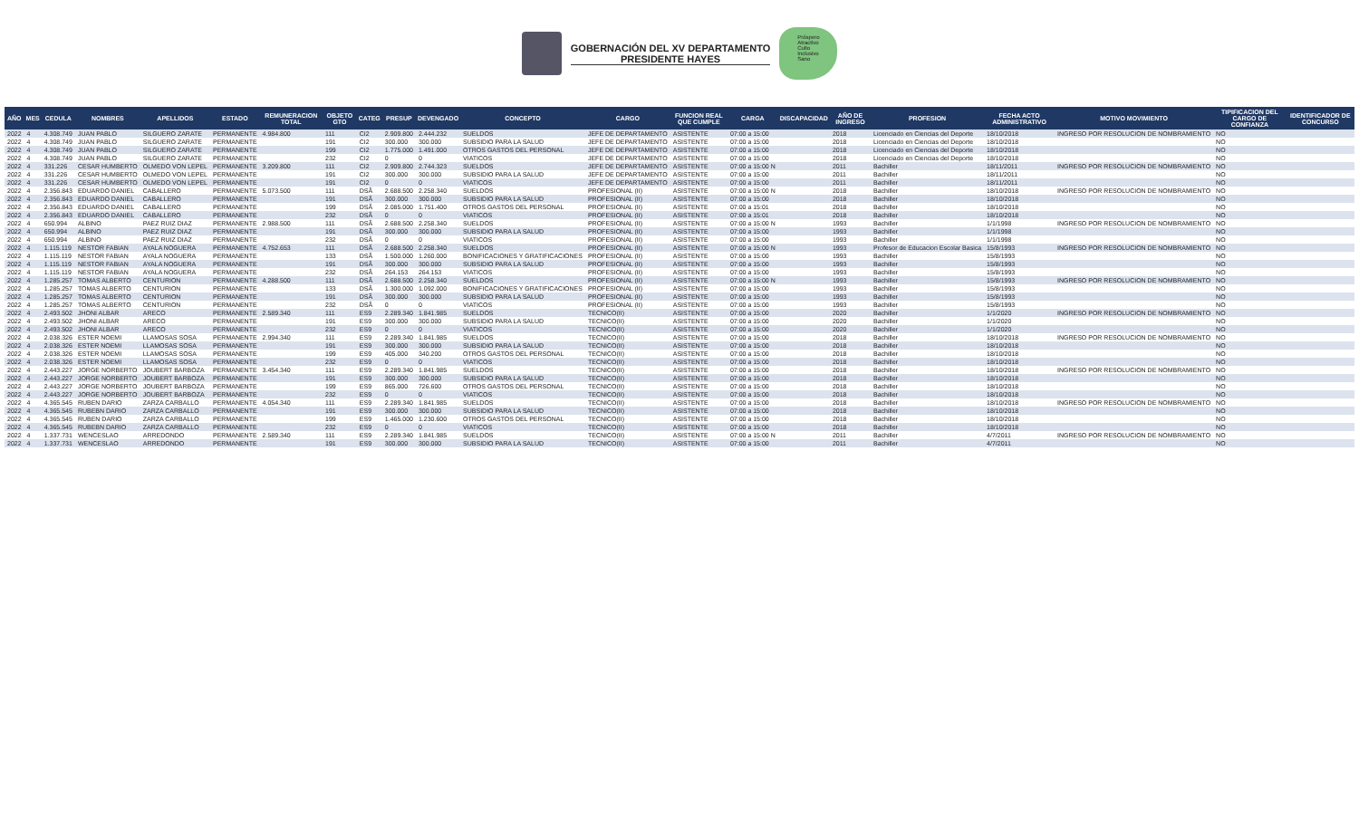GOBERNACIÓN DEL XV DEPARTAMENTO
PRESIDENTE HAYES
Próspero
Atractivo
Culto
Inclusivo
Sano
| AÑO | MES | CEDULA | NOMBRES | APELLIDOS | ESTADO | REMUNERACION TOTAL | OBJETO GTO | CATEG | PRESUP | DEVENGADO | CONCEPTO | CARGO | FUNCION REAL QUE CUMPLE | CARGA | DISCAPACIDAD | AÑO DE INGRESO | PROFESION | FECHA ACTO ADMINISTRATIVO | MOTIVO MOVIMIENTO | TIPIFICACION DEL CARGO DE CONFIANZA | IDENTIFICADOR DE CONCURSO |
| --- | --- | --- | --- | --- | --- | --- | --- | --- | --- | --- | --- | --- | --- | --- | --- | --- | --- | --- | --- | --- | --- |
| 2022 | 4 | 4.308.749 | JUAN PABLO | SILGUERO ZARATE | PERMANENTE | 4.984.800 | 111 | CI2 | 2.909.800 | 2.444.232 | SUELDOS | JEFE DE DEPARTAMENTO | ASISTENTE | 07:00 a 15:00 | | 2018 | Licenciado en Ciencias del Deporte | 18/10/2018 | INGRESO POR RESOLUCION DE NOMBRAMIENTO | NO | |
| 2022 | 4 | 4.308.749 | JUAN PABLO | SILGUERO ZARATE | PERMANENTE | | 191 | CI2 | 300.000 | 300.000 | SUBSIDIO PARA LA SALUD | JEFE DE DEPARTAMENTO | ASISTENTE | 07:00 a 15:00 | | 2018 | Licenciado en Ciencias del Deporte | 18/10/2018 | | NO | |
| 2022 | 4 | 4.308.749 | JUAN PABLO | SILGUERO ZARATE | PERMANENTE | | 199 | CI2 | 1.775.000 | 1.491.000 | OTROS GASTOS DEL PERSONAL | JEFE DE DEPARTAMENTO | ASISTENTE | 07:00 a 15:00 | | 2018 | Licenciado en Ciencias del Deporte | 18/10/2018 | | NO | |
| 2022 | 4 | 4.308.749 | JUAN PABLO | SILGUERO ZARATE | PERMANENTE | | 232 | CI2 | 0 | 0 | VIATICOS | JEFE DE DEPARTAMENTO | ASISTENTE | 07:00 a 15:00 | | 2018 | Licenciado en Ciencias del Deporte | 18/10/2018 | | NO | |
| 2022 | 4 | 331.226 | CESAR HUMBERTO | OLMEDO VON LEPEL | PERMANENTE | 3.209.800 | 111 | CI2 | 2.909.800 | 2.744.323 | SUELDOS | JEFE DE DEPARTAMENTO | ASISTENTE | 07:00 a 15:00 N | | 2011 | Bachiller | 18/11/2011 | INGRESO POR RESOLUCION DE NOMBRAMIENTO | NO | |
| 2022 | 4 | 331.226 | CESAR HUMBERTO | OLMEDO VON LEPEL | PERMANENTE | | 191 | CI2 | 300.000 | 300.000 | SUBSIDIO PARA LA SALUD | JEFE DE DEPARTAMENTO | ASISTENTE | 07:00 a 15:00 | | 2011 | Bachiller | 18/11/2011 | | NO | |
| 2022 | 4 | 331.226 | CESAR HUMBERTO | OLMEDO VON LEPEL | PERMANENTE | | 191 | CI2 | 0 | 0 | VIATICOS | JEFE DE DEPARTAMENTO | ASISTENTE | 07:00 a 15:00 | | 2011 | Bachiller | 18/11/2011 | | NO | |
| 2022 | 4 | 2.356.843 | EDUARDO DANIEL | CABALLERO | PERMANENTE | 5.073.500 | 111 | DSÃ | 2.688.500 | 2.258.340 | SUELDOS | PROFESIONAL (II) | ASISTENTE | 07:00 a 15:00 N | | 2018 | Bachiller | 18/10/2018 | INGRESO POR RESOLUCION DE NOMBRAMIENTO | NO | |
| 2022 | 4 | 2.356.843 | EDUARDO DANIEL | CABALLERO | PERMANENTE | | 191 | DSÃ | 300.000 | 300.000 | SUBSIDIO PARA LA SALUD | PROFESIONAL (II) | ASISTENTE | 07:00 a 15:00 | | 2018 | Bachiller | 18/10/2018 | | NO | |
| 2022 | 4 | 2.356.843 | EDUARDO DANIEL | CABALLERO | PERMANENTE | | 199 | DSÃ | 2.085.000 | 1.751.400 | OTROS GASTOS DEL PERSONAL | PROFESIONAL (II) | ASISTENTE | 07:00 a 15:01 | | 2018 | Bachiller | 18/10/2018 | | NO | |
| 2022 | 4 | 2.356.843 | EDUARDO DANIEL | CABALLERO | PERMANENTE | | 232 | DSÃ | 0 | 0 | VIATICOS | PROFESIONAL (II) | ASISTENTE | 07:00 a 15:01 | | 2018 | Bachiller | 18/10/2018 | | NO | |
| 2022 | 4 | 650.994 | ALBINO | PAEZ RUIZ DIAZ | PERMANENTE | 2.988.500 | 111 | DSÃ | 2.688.500 | 2.258.340 | SUELDOS | PROFESIONAL (II) | ASISTENTE | 07:00 a 15:00 N | | 1993 | Bachiller | 1/1/1998 | INGRESO POR RESOLUCION DE NOMBRAMIENTO | NO | |
| 2022 | 4 | 650.994 | ALBINO | PAEZ RUIZ DIAZ | PERMANENTE | | 191 | DSÃ | 300.000 | 300.000 | SUBSIDIO PARA LA SALUD | PROFESIONAL (II) | ASISTENTE | 07:00 a 15:00 | | 1993 | Bachiller | 1/1/1998 | | NO | |
| 2022 | 4 | 650.994 | ALBINO | PAEZ RUIZ DIAZ | PERMANENTE | | 232 | DSÃ | 0 | 0 | VIATICOS | PROFESIONAL (II) | ASISTENTE | 07:00 a 15:00 | | 1993 | Bachiller | 1/1/1998 | | NO | |
| 2022 | 4 | 1.115.119 | NESTOR FABIAN | AYALA NOGUERA | PERMANENTE | 4.752.653 | 111 | DSÃ | 2.688.500 | 2.258.340 | SUELDOS | PROFESIONAL (II) | ASISTENTE | 07:00 a 15:00 N | | 1993 | Profesor de Educacion Escolar Basica | 15/8/1993 | INGRESO POR RESOLUCION DE NOMBRAMIENTO | NO | |
| 2022 | 4 | 1.115.119 | NESTOR FABIAN | AYALA NOGUERA | PERMANENTE | | 133 | DSÃ | 1.500.000 | 1.260.000 | BONIFICACIONES Y GRATIFICACIONES | PROFESIONAL (II) | ASISTENTE | 07:00 a 15:00 | | 1993 | Bachiller | 15/8/1993 | | NO | |
| 2022 | 4 | 1.115.119 | NESTOR FABIAN | AYALA NOGUERA | PERMANENTE | | 191 | DSÃ | 300.000 | 300.000 | SUBSIDIO PARA LA SALUD | PROFESIONAL (II) | ASISTENTE | 07:00 a 15:00 | | 1993 | Bachiller | 15/8/1993 | | NO | |
| 2022 | 4 | 1.115.119 | NESTOR FABIAN | AYALA NOGUERA | PERMANENTE | | 232 | DSÃ | 264.153 | 264.153 | VIATICOS | PROFESIONAL (II) | ASISTENTE | 07:00 a 15:00 | | 1993 | Bachiller | 15/8/1993 | | NO | |
| 2022 | 4 | 1.285.257 | TOMAS ALBERTO | CENTURION | PERMANENTE | 4.288.500 | 111 | DSÃ | 2.688.500 | 2.258.340 | SUELDOS | PROFESIONAL (II) | ASISTENTE | 07:00 a 15:00 N | | 1993 | Bachiller | 15/8/1993 | INGRESO POR RESOLUCION DE NOMBRAMIENTO | NO | |
| 2022 | 4 | 1.285.257 | TOMAS ALBERTO | CENTURION | PERMANENTE | | 133 | DSÃ | 1.300.000 | 1.092.000 | BONIFICACIONES Y GRATIFICACIONES | PROFESIONAL (II) | ASISTENTE | 07:00 a 15:00 | | 1993 | Bachiller | 15/8/1993 | | NO | |
| 2022 | 4 | 1.285.257 | TOMAS ALBERTO | CENTURION | PERMANENTE | | 191 | DSÃ | 300.000 | 300.000 | SUBSIDIO PARA LA SALUD | PROFESIONAL (II) | ASISTENTE | 07:00 a 15:00 | | 1993 | Bachiller | 15/8/1993 | | NO | |
| 2022 | 4 | 1.285.257 | TOMAS ALBERTO | CENTURION | PERMANENTE | | 232 | DSÃ | 0 | 0 | VIATICOS | PROFESIONAL (II) | ASISTENTE | 07:00 a 15:00 | | 1993 | Bachiller | 15/8/1993 | | NO | |
| 2022 | 4 | 2.493.502 | JHONI ALBAR | ARECO | PERMANENTE | 2.589.340 | 111 | ES9 | 2.289.340 | 1.841.985 | SUELDOS | TECNICO(II) | ASISTENTE | 07:00 a 15:00 | | 2020 | Bachiller | 1/1/2020 | INGRESO POR RESOLUCION DE NOMBRAMIENTO | NO | |
| 2022 | 4 | 2.493.502 | JHONI ALBAR | ARECO | PERMANENTE | | 191 | ES9 | 300.000 | 300.000 | SUBSIDIO PARA LA SALUD | TECNICO(II) | ASISTENTE | 07:00 a 15:00 | | 2020 | Bachiller | 1/1/2020 | | NO | |
| 2022 | 4 | 2.493.502 | JHONI ALBAR | ARECO | PERMANENTE | | 232 | ES9 | 0 | 0 | VIATICOS | TECNICO(II) | ASISTENTE | 07:00 a 15:00 | | 2020 | Bachiller | 1/1/2020 | | NO | |
| 2022 | 4 | 2.038.326 | ESTER NOEMI | LLAMOSAS SOSA | PERMANENTE | 2.994.340 | 111 | ES9 | 2.289.340 | 1.841.985 | SUELDOS | TECNICO(II) | ASISTENTE | 07:00 a 15:00 | | 2018 | Bachiller | 18/10/2018 | INGRESO POR RESOLUCION DE NOMBRAMIENTO | NO | |
| 2022 | 4 | 2.038.326 | ESTER NOEMI | LLAMOSAS SOSA | PERMANENTE | | 191 | ES9 | 300.000 | 300.000 | SUBSIDIO PARA LA SALUD | TECNICO(II) | ASISTENTE | 07:00 a 15:00 | | 2018 | Bachiller | 18/10/2018 | | NO | |
| 2022 | 4 | 2.038.326 | ESTER NOEMI | LLAMOSAS SOSA | PERMANENTE | | 199 | ES9 | 405.000 | 340.200 | OTROS GASTOS DEL PERSONAL | TECNICO(II) | ASISTENTE | 07:00 a 15:00 | | 2018 | Bachiller | 18/10/2018 | | NO | |
| 2022 | 4 | 2.038.326 | ESTER NOEMI | LLAMOSAS SOSA | PERMANENTE | | 232 | ES9 | 0 | 0 | VIATICOS | TECNICO(II) | ASISTENTE | 07:00 a 15:00 | | 2018 | Bachiller | 18/10/2018 | | NO | |
| 2022 | 4 | 2.443.227 | JORGE NORBERTO | JOUBERT BARBOZA | PERMANENTE | 3.454.340 | 111 | ES9 | 2.289.340 | 1.841.985 | SUELDOS | TECNICO(II) | ASISTENTE | 07:00 a 15:00 | | 2018 | Bachiller | 18/10/2018 | INGRESO POR RESOLUCION DE NOMBRAMIENTO | NO | |
| 2022 | 4 | 2.443.227 | JORGE NORBERTO | JOUBERT BARBOZA | PERMANENTE | | 191 | ES9 | 300.000 | 300.000 | SUBSIDIO PARA LA SALUD | TECNICO(II) | ASISTENTE | 07:00 a 15:00 | | 2018 | Bachiller | 18/10/2018 | | NO | |
| 2022 | 4 | 2.443.227 | JORGE NORBERTO | JOUBERT BARBOZA | PERMANENTE | | 199 | ES9 | 865.000 | 726.600 | OTROS GASTOS DEL PERSONAL | TECNICO(II) | ASISTENTE | 07:00 a 15:00 | | 2018 | Bachiller | 18/10/2018 | | NO | |
| 2022 | 4 | 2.443.227 | JORGE NORBERTO | JOUBERT BARBOZA | PERMANENTE | | 232 | ES9 | 0 | 0 | VIATICOS | TECNICO(II) | ASISTENTE | 07:00 a 15:00 | | 2018 | Bachiller | 18/10/2018 | | NO | |
| 2022 | 4 | 4.365.545 | RUBEN DARIO | ZARZA CARBALLO | PERMANENTE | 4.054.340 | 111 | ES9 | 2.289.340 | 1.841.985 | SUELDOS | TECNICO(II) | ASISTENTE | 07:00 a 15:00 | | 2018 | Bachiller | 18/10/2018 | INGRESO POR RESOLUCION DE NOMBRAMIENTO | NO | |
| 2022 | 4 | 4.365.545 | RUBEBN DARIO | ZARZA CARBALLO | PERMANENTE | | 191 | ES9 | 300.000 | 300.000 | SUBSIDIO PARA LA SALUD | TECNICO(II) | ASISTENTE | 07:00 a 15:00 | | 2018 | Bachiller | 18/10/2018 | | NO | |
| 2022 | 4 | 4.365.545 | RUBEN DARIO | ZARZA CARBALLO | PERMANENTE | | 199 | ES9 | 1.465.000 | 1.230.600 | OTROS GASTOS DEL PERSONAL | TECNICO(II) | ASISTENTE | 07:00 a 15:00 | | 2018 | Bachiller | 18/10/2018 | | NO | |
| 2022 | 4 | 4.365.545 | RUBEBN DARIO | ZARZA CARBALLO | PERMANENTE | | 232 | ES9 | 0 | 0 | VIATICOS | TECNICO(II) | ASISTENTE | 07:00 a 15:00 | | 2018 | Bachiller | 18/10/2018 | | NO | |
| 2022 | 4 | 1.337.731 | WENCESLAO | ARREDONDO | PERMANENTE | 2.589.340 | 111 | ES9 | 2.289.340 | 1.841.985 | SUELDOS | TECNICO(II) | ASISTENTE | 07:00 a 15:00 N | | 2011 | Bachiller | 4/7/2011 | INGRESO POR RESOLUCION DE NOMBRAMIENTO | NO | |
| 2022 | 4 | 1.337.731 | WENCESLAO | ARREDONDO | PERMANENTE | | 191 | ES9 | 300.000 | 300.000 | SUBSIDIO PARA LA SALUD | TECNICO(II) | ASISTENTE | 07:00 a 15:00 | | 2011 | Bachiller | 4/7/2011 | | NO | |